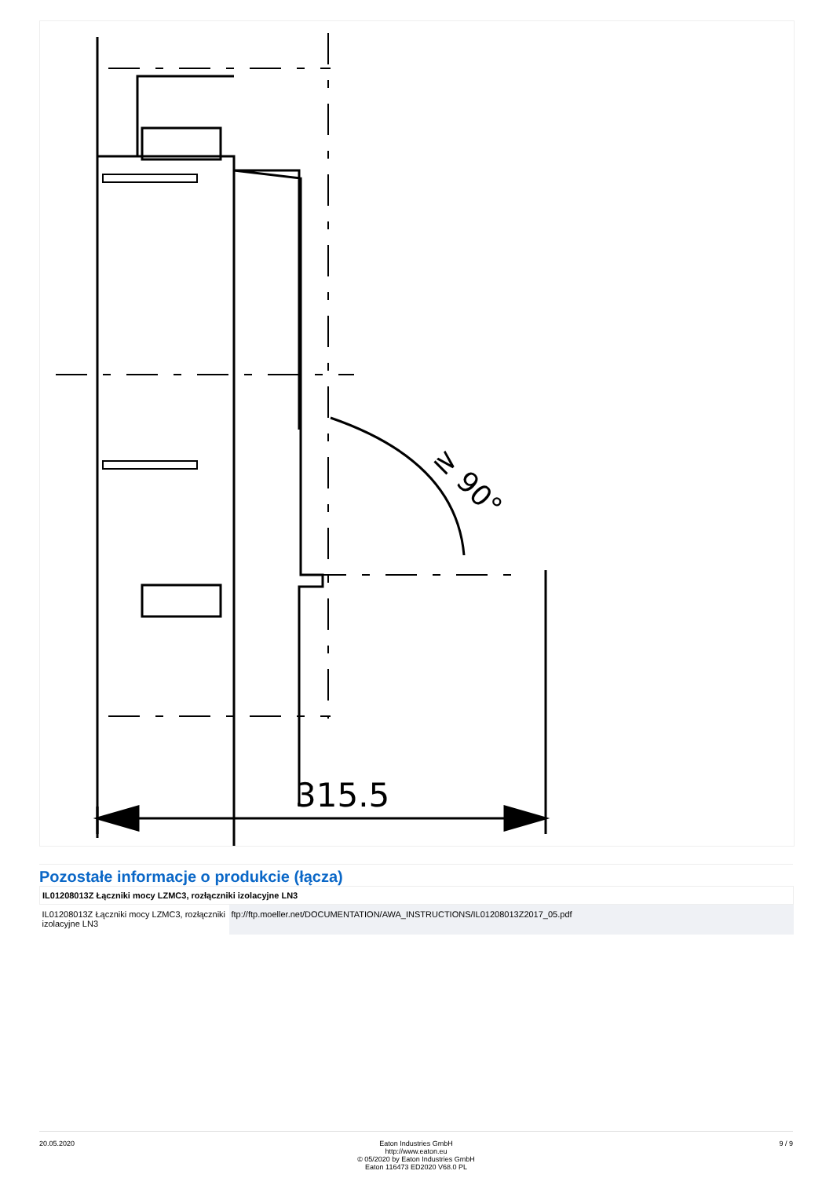315.5
≥ 90°
Pozostałe informacje o produkcie (łącza)
| IL01208013Z Łączniki mocy LZMC3, rozłączniki izolacyjne LN3 | |
| --- | --- |
| IL01208013Z Łączniki mocy LZMC3, rozłączniki izolacyjne LN3 | ftp://ftp.moeller.net/DOCUMENTATION/AWA_INSTRUCTIONS/IL01208013Z2017_05.pdf |
20.05.2020 Eaton Industries GmbH
http://www.eaton.eu
© 05/2020 by Eaton Industries GmbH
Eaton 116473 ED2020 V68.0 PL
9 / 9